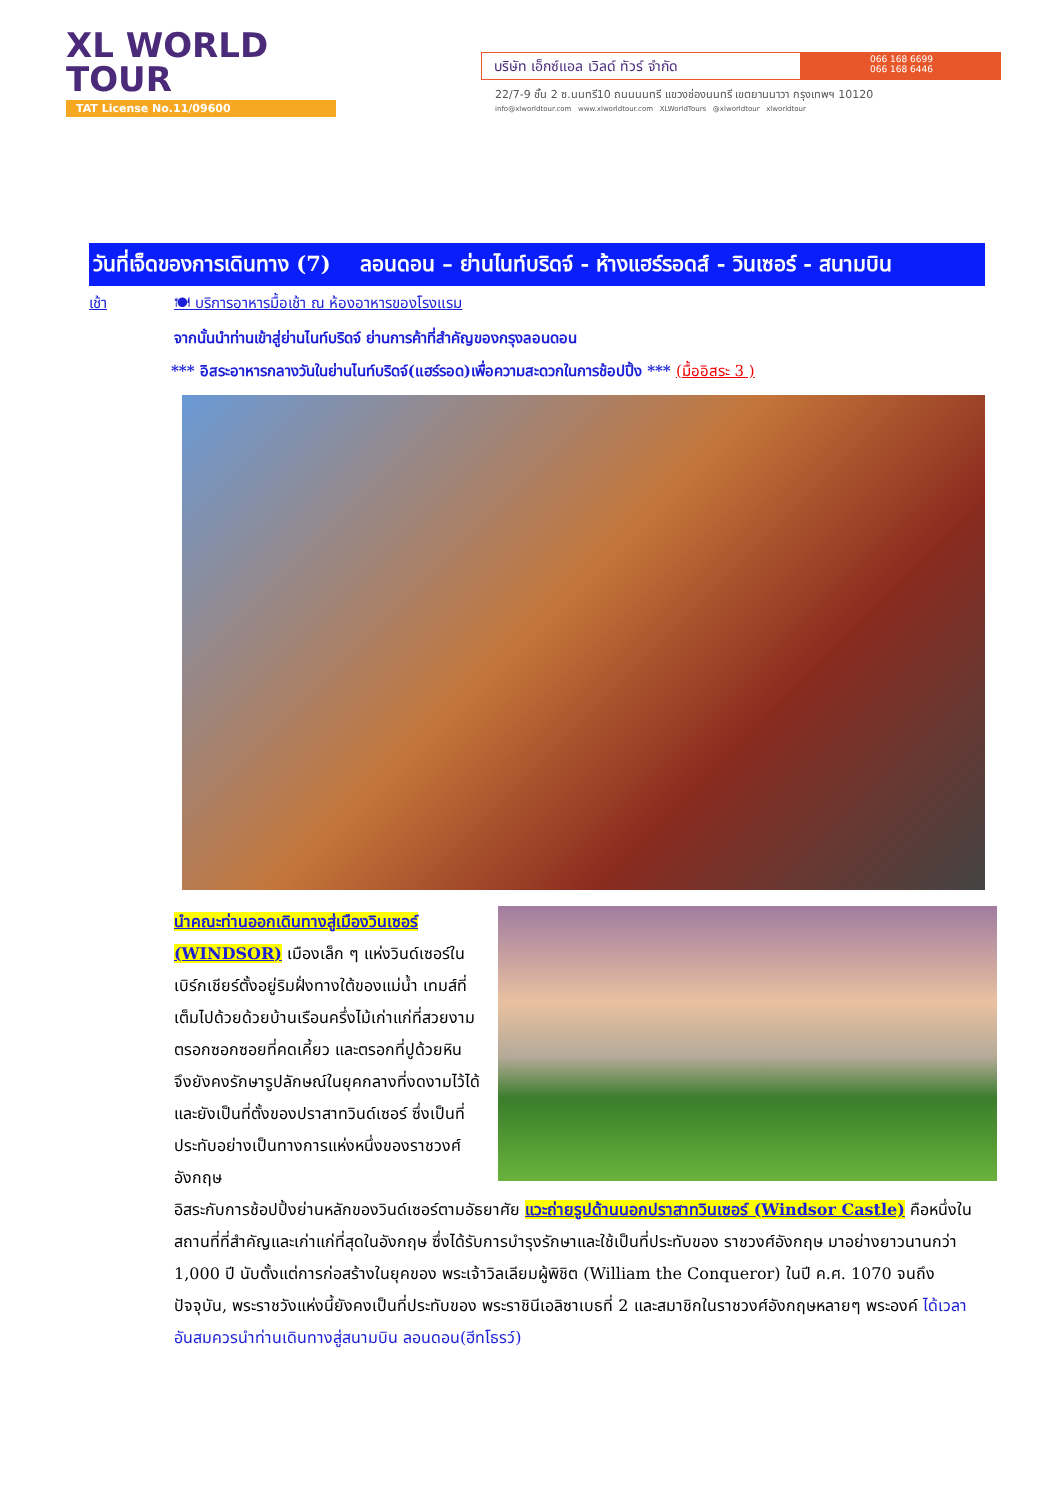XL WORLD TOUR
TAT License No.11/09600
บริษัท เอ็กซ์แอล เวิลด์ ทัวร์ จำกัด
066 168 6699
066 168 6446
22/7-9 ชั้น 2 ซ.นนทรี10 ถนนนนทรี แขวงช่องนนทรี เขตยานนาวา กรุงเทพฯ 10120
info@xlworldtour.com www.xlworldtour.com XLWorldTours @xlworldtour xlworldtour
วันที่เจ็ดของการเดินทาง (7) ลอนดอน – ย่านไนท์บริดจ์ - ห้างแฮร์รอดส์ - วินเซอร์ - สนามบิน
เช้า 🍽 บริการอาหารมื้อเช้า ณ ห้องอาหารของโรงแรม
จากนั้นนำท่านเข้าสู่ย่านไนท์บริดจ์ ย่านการค้าที่สำคัญของกรุงลอนดอน
*** อิสระอาหารกลางวันในย่านไนท์บริดจ์(แฮร์รอด)เพื่อความสะดวกในการช้อปปิ้ง *** (มื้ออิสระ 3 )
นำคณะท่านออกเดินทางสู่เมืองวินเซอร์ (WINDSOR) เมืองเล็ก ๆ แห่งวินด์เซอร์ในเบิร์กเชียร์ตั้งอยู่ริมฝั่งทางใต้ของแม่น้ำ เทมส์ที่เต็มไปด้วยด้วยบ้านเรือนครึ่งไม้เก่าแก่ที่สวยงาม ตรอกซอกซอยที่คดเคี้ยว และตรอกที่ปูด้วยหิน จึงยังคงรักษารูปลักษณ์ในยุคกลางที่งดงามไว้ได้ และยังเป็นที่ตั้งของปราสาทวินด์เซอร์ ซึ่งเป็นที่ประทับอย่างเป็นทางการแห่งหนึ่งของราชวงศ์อังกฤษ
อิสระกับการช้อปปิ้งย่านหลักของวินด์เซอร์ตามอัธยาศัย แวะถ่ายรูปด้านนอกปราสาทวินเซอร์ (Windsor Castle) คือหนึ่งในสถานที่ที่สำคัญและเก่าแก่ที่สุดในอังกฤษ ซึ่งได้รับการบำรุงรักษาและใช้เป็นที่ประทับของ ราชวงศ์อังกฤษ มาอย่างยาวนานกว่า 1,000 ปี นับตั้งแต่การก่อสร้างในยุคของ พระเจ้าวิลเลียมผู้พิชิต (William the Conqueror) ในปี ค.ศ. 1070 จนถึงปัจจุบัน, พระราชวังแห่งนี้ยังคงเป็นที่ประทับของ พระราชินีเอลิซาเบธที่ 2 และสมาชิกในราชวงศ์อังกฤษหลายๆ พระองค์ ได้เวลาอันสมควรนำท่านเดินทางสู่สนามบิน ลอนดอน(ฮีทโธรว์)